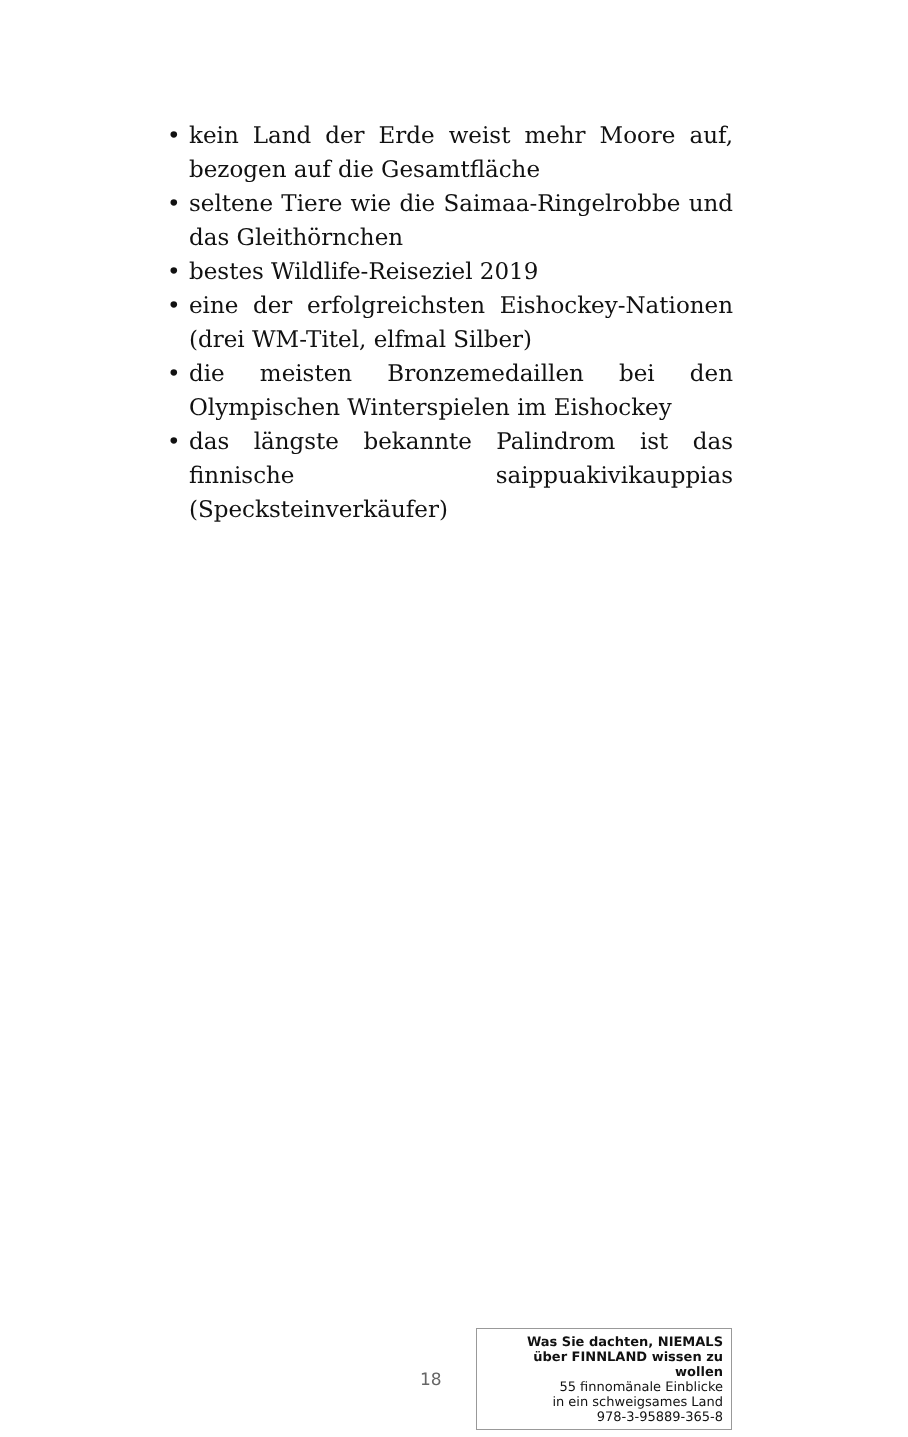• kein Land der Erde weist mehr Moore auf, bezogen auf die Gesamtfläche
• seltene Tiere wie die Saimaa-Ringelrobbe und das Gleithörnchen
• bestes Wildlife-Reiseziel 2019
• eine der erfolgreichsten Eishockey-Nationen (drei WM-Titel, elfmal Silber)
• die meisten Bronzemedaillen bei den Olympischen Winterspielen im Eishockey
• das längste bekannte Palindrom ist das finnische saippuakivikauppias (Specksteinverkäufer)
18
Was Sie dachten, NIEMALS
über FINNLAND wissen zu wollen
55 finnomänale Einblicke
in ein schweigsames Land
978-3-95889-365-8